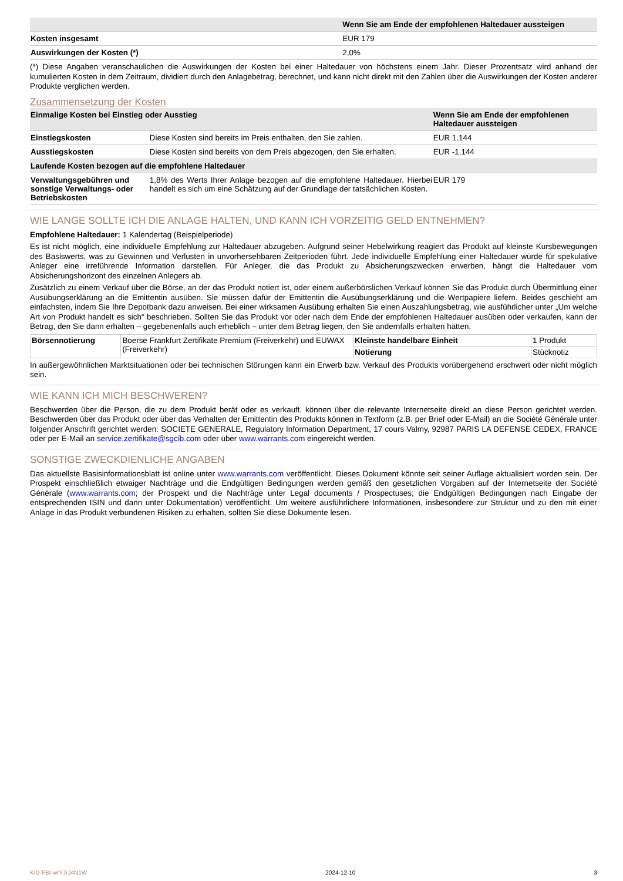| | Wenn Sie am Ende der empfohlenen Haltedauer aussteigen |
| Kosten insgesamt | EUR 179 |
| Auswirkungen der Kosten (*) | 2,0% |
(*) Diese Angaben veranschaulichen die Auswirkungen der Kosten bei einer Haltedauer von höchstens einem Jahr. Dieser Prozentsatz wird anhand der kumulierten Kosten in dem Zeitraum, dividiert durch den Anlagebetrag, berechnet, und kann nicht direkt mit den Zahlen über die Auswirkungen der Kosten anderer Produkte verglichen werden.
Zusammensetzung der Kosten
| Einmalige Kosten bei Einstieg oder Ausstieg | | Wenn Sie am Ende der empfohlenen Haltedauer aussteigen |
| Einstiegskosten | Diese Kosten sind bereits im Preis enthalten, den Sie zahlen. | EUR 1.144 |
| Ausstiegskosten | Diese Kosten sind bereits von dem Preis abgezogen, den Sie erhalten. | EUR -1.144 |
| Laufende Kosten bezogen auf die empfohlene Haltedauer | | |
| Verwaltungsgebühren und sonstige Verwaltungs- oder Betriebskosten | 1,8% des Werts Ihrer Anlage bezogen auf die empfohlene Haltedauer. Hierbei handelt es sich um eine Schätzung auf der Grundlage der tatsächlichen Kosten. | EUR 179 |
WIE LANGE SOLLTE ICH DIE ANLAGE HALTEN, UND KANN ICH VORZEITIG GELD ENTNEHMEN?
Empfohlene Haltedauer: 1 Kalendertag (Beispielperiode)
Es ist nicht möglich, eine individuelle Empfehlung zur Haltedauer abzugeben. Aufgrund seiner Hebelwirkung reagiert das Produkt auf kleinste Kursbewegungen des Basiswerts, was zu Gewinnen und Verlusten in unvorhersehbaren Zeitperioden führt. Jede individuelle Empfehlung einer Haltedauer würde für spekulative Anleger eine irreführende Information darstellen. Für Anleger, die das Produkt zu Absicherungszwecken erwerben, hängt die Haltedauer vom Absicherungshorizont des einzelnen Anlegers ab.
Zusätzlich zu einem Verkauf über die Börse, an der das Produkt notiert ist, oder einem außerbörslichen Verkauf können Sie das Produkt durch Übermittlung einer Ausübungserklärung an die Emittentin ausüben. Sie müssen dafür der Emittentin die Ausübungserklärung und die Wertpapiere liefern. Beides geschieht am einfachsten, indem Sie Ihre Depotbank dazu anweisen. Bei einer wirksamen Ausübung erhalten Sie einen Auszahlungsbetrag, wie ausführlicher unter „Um welche Art von Produkt handelt es sich“ beschrieben. Sollten Sie das Produkt vor oder nach dem Ende der empfohlenen Haltedauer ausüben oder verkaufen, kann der Betrag, den Sie dann erhalten – gegebenenfalls auch erheblich – unter dem Betrag liegen, den Sie andernfalls erhalten hätten.
| Börsennotierung | Boerse Frankfurt Zertifikate Premium (Freiverkehr) und EUWAX (Freiverkehr) | Kleinste handelbare Einheit | 1 Produkt |
| | | Notierung | Stücknotiz |
In außergewöhnlichen Marktsituationen oder bei technischen Störungen kann ein Erwerb bzw. Verkauf des Produkts vorübergehend erschwert oder nicht möglich sein.
WIE KANN ICH MICH BESCHWEREN?
Beschwerden über die Person, die zu dem Produkt berät oder es verkauft, können über die relevante Internetseite direkt an diese Person gerichtet werden. Beschwerden über das Produkt oder über das Verhalten der Emittentin des Produkts können in Textform (z.B. per Brief oder E-Mail) an die Société Générale unter folgender Anschrift gerichtet werden: SOCIETE GENERALE, Regulatory Information Department, 17 cours Valmy, 92987 PARIS LA DEFENSE CEDEX, FRANCE oder per E-Mail an service.zertifikate@sgcib.com oder über www.warrants.com eingereicht werden.
SONSTIGE ZWECKDIENLICHE ANGABEN
Das aktuellste Basisinformationsblatt ist online unter www.warrants.com veröffentlicht. Dieses Dokument könnte seit seiner Auflage aktualisiert worden sein. Der Prospekt einschließlich etwaiger Nachträge und die Endgültigen Bedingungen werden gemäß den gesetzlichen Vorgaben auf der Internetseite der Société Générale (www.warrants.com; der Prospekt und die Nachträge unter Legal documents / Prospectuses; die Endgültigen Bedingungen nach Eingabe der entsprechenden ISIN und dann unter Dokumentation) veröffentlicht. Um weitere ausführlichere Informationen, insbesondere zur Struktur und zu den mit einer Anlage in das Produkt verbundenen Risiken zu erhalten, sollten Sie diese Dokumente lesen.
KID-FBI-wrYJrJ4N1W 2024-12-10 3